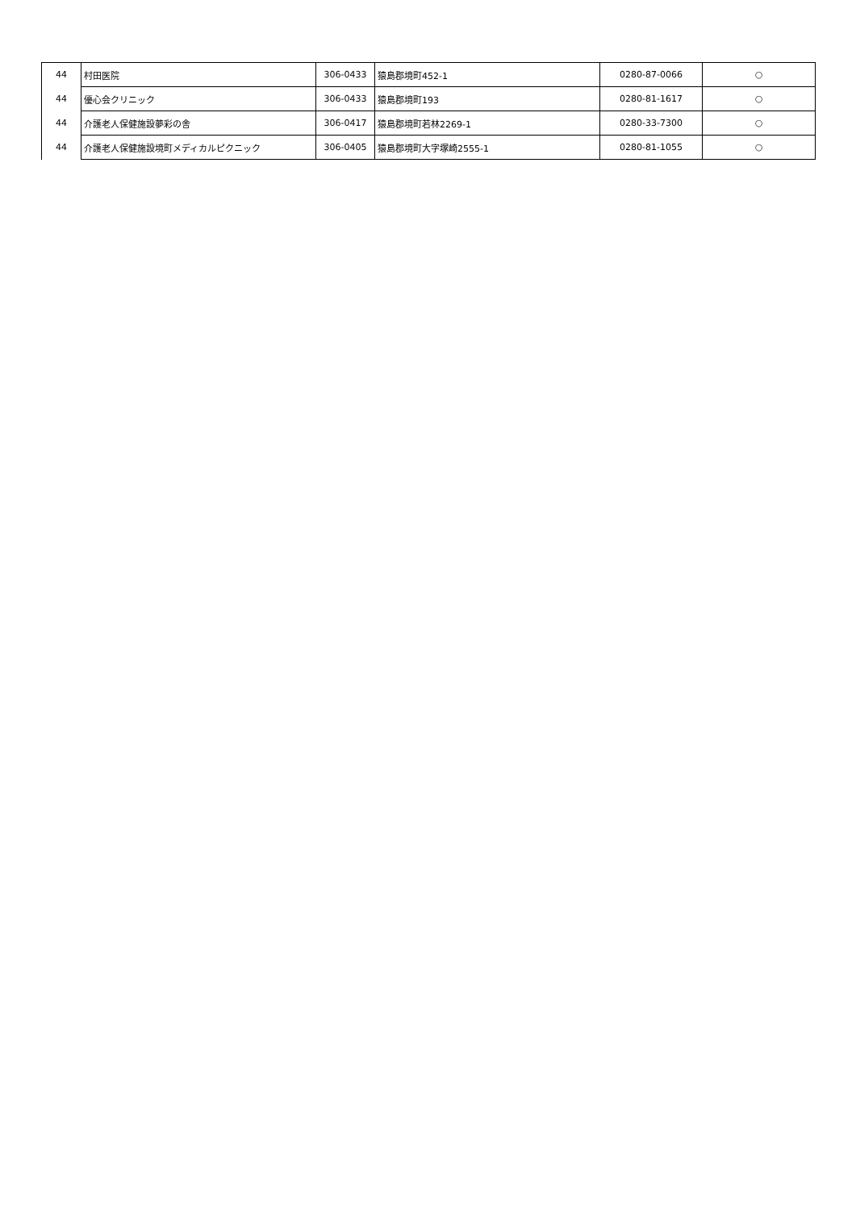| 44 | 村田医院 | 306-0433 | 猿島郡境町452-1 | 0280-87-0066 | ○ |
| 44 | 優心会クリニック | 306-0433 | 猿島郡境町193 | 0280-81-1617 | ○ |
| 44 | 介護老人保健施設夢彩の舎 | 306-0417 | 猿島郡境町若林2269-1 | 0280-33-7300 | ○ |
| 44 | 介護老人保健施設境町メディカルピクニック | 306-0405 | 猿島郡境町大字塚崎2555-1 | 0280-81-1055 | ○ |